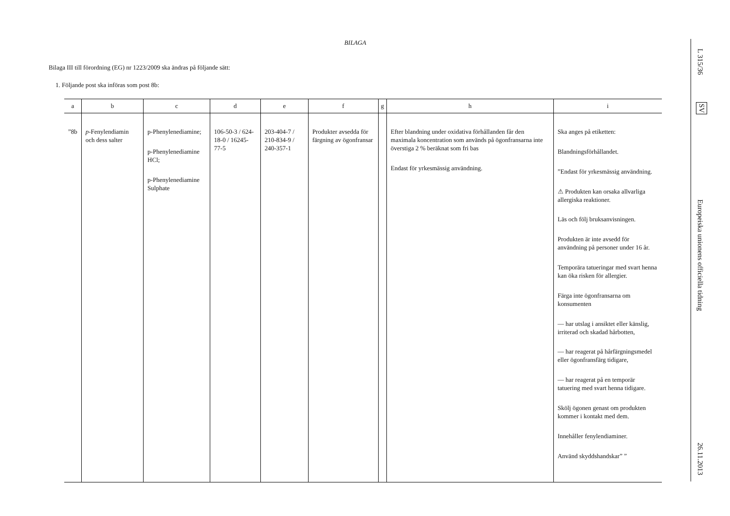BILAGA
Bilaga III till förordning (EG) nr 1223/2009 ska ändras på följande sätt:
1. Följande post ska införas som post 8b:
| a | b | c | d | e | f | g | h | i |
| --- | --- | --- | --- | --- | --- | --- | --- | --- |
| ”8b | p -Fenylendiamin och dess salter | p-Phenylenediamine; p-Phenylenediamine HCl; p-Phenylenediamine Sulphate | 106-50-3 / 624-18-0 / 16245-77-5 | 203-404-7 / 210-834-9 / 240-357-1 | Produkter avsedda för färgning av ögonfransar | | Efter blandning under oxidativa förhållanden får den maximala koncentration som används på ögonfransarna inte överstiga 2 % beräknat som fri bas Endast för yrkesmässig användning. | Ska anges på etiketten: Blandningsförhållandet. ”Endast för yrkesmässig användning. ⚠ Produkten kan orsaka allvarliga allergiska reaktioner. Läs och följ bruksanvisningen. Produkten är inte avsedd för användning på personer under 16 år. Temporära tatueringar med svart henna kan öka risken för allergier. Färga inte ögonfransarna om konsumenten — har utslag i ansiktet eller känslig, irriterad och skadad hårbotten, — har reagerat på hårfärgningsmedel eller ögonfransfärg tidigare, — har reagerat på en temporär tatuering med svart henna tidigare. Skölj ögonen genast om produkten kommer i kontakt med dem. Innehåller fenylendiaminer. Använd skyddshandskar” ” |
L 315/36
SV
Europeiska unionens officiella tidning
26.11.2013